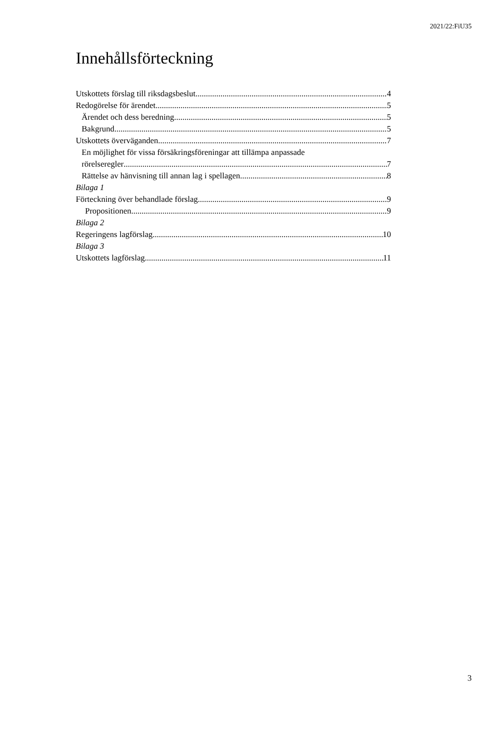2021/22:FiU35
Innehållsförteckning
Utskottets förslag till riksdagsbeslut 4
Redogörelse för ärendet 5
Ärendet och dess beredning 5
Bakgrund 5
Utskottets överväganden 7
En möjlighet för vissa försäkringsföreningar att tillämpa anpassade
rörelseregler 7
Rättelse av hänvisning till annan lag i spellagen 8
Bilaga 1
Förteckning över behandlade förslag 9
Propositionen 9
Bilaga 2
Regeringens lagförslag 10
Bilaga 3
Utskottets lagförslag 11
3